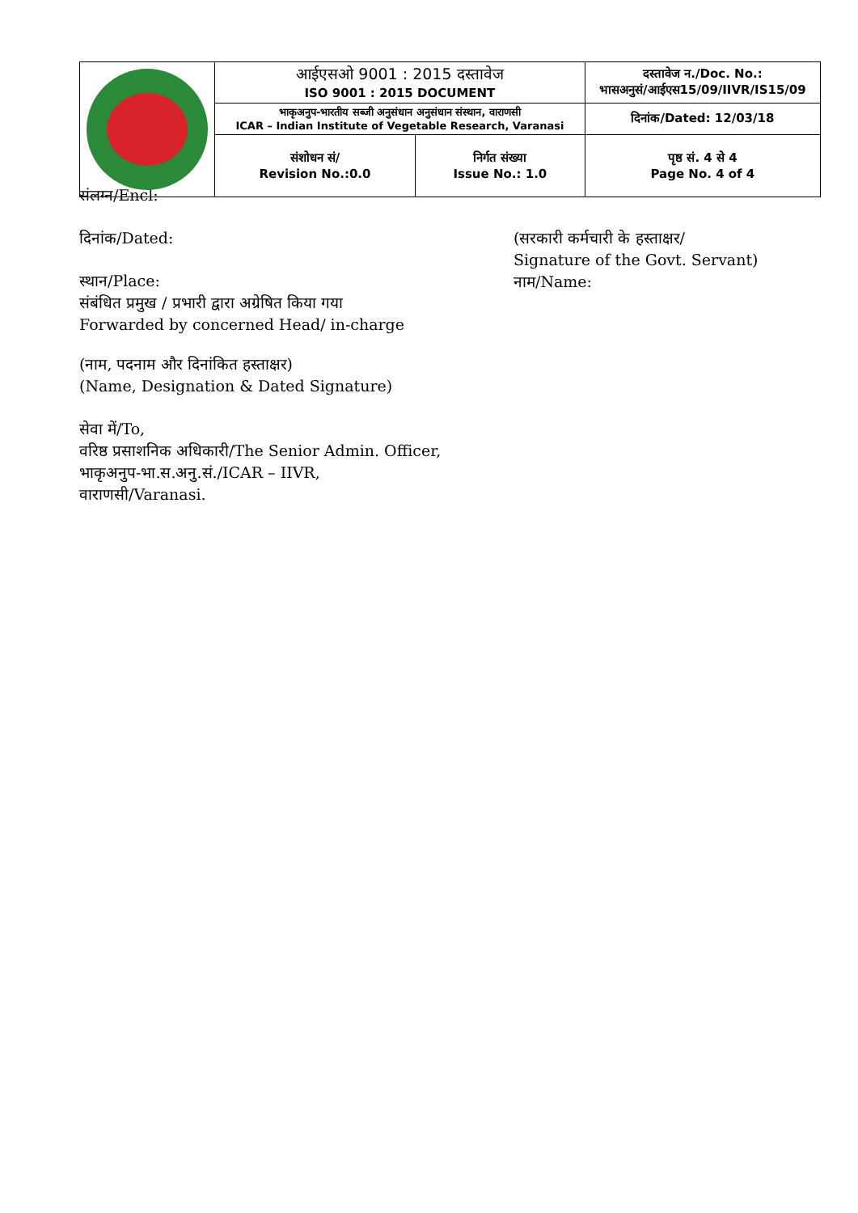| | आईएसओ 9001 : 2015 दस्तावेज ISO 9001 : 2015 DOCUMENT | | दस्तावेज न./Doc. No.: भासअनुसं/आईएस15/09/IIVR/IS15/09 |
| | भाकृअनुप-भारतीय सब्जी अनुसंधान अनुसंधान संस्थान, वाराणसी ICAR – Indian Institute of Vegetable Research, Varanasi | | दिनांक/Dated: 12/03/18 |
| | संशोधन सं/ Revision No.:0.0 | निर्गत संख्या Issue No.: 1.0 | पृष्ठ सं. 4 से 4 Page No. 4 of 4 |
संलग्न/Encl:
दिनांक/Dated:
स्थान/Place:
संबंधित प्रमुख / प्रभारी द्वारा अग्रेषित किया गया
Forwarded by concerned Head/ in-charge
(सरकारी कर्मचारी के हस्ताक्षर/
Signature of the Govt. Servant)
नाम/Name:
(नाम, पदनाम और दिनांकित हस्ताक्षर)
(Name, Designation & Dated Signature)
सेवा में/To,
वरिष्ठ प्रसाशनिक अधिकारी/The Senior Admin. Officer,
भाकृअनुप-भा.स.अनु.सं./ICAR – IIVR,
वाराणसी/Varanasi.